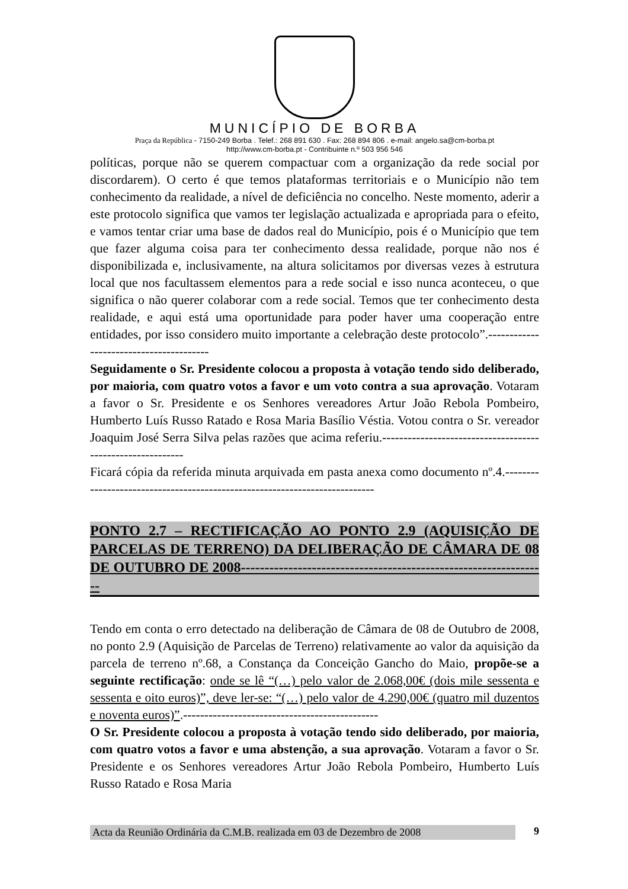MUNICÍPIO DE BORBA
Praça da República - 7150-249 Borba . Telef.: 268 891 630 . Fax: 268 894 806 . e-mail: angelo.sa@cm-borba.pt
http://www.cm-borba.pt - Contribuinte n.º 503 956 546
políticas, porque não se querem compactuar com a organização da rede social por discordarem). O certo é que temos plataformas territoriais e o Município não tem conhecimento da realidade, a nível de deficiência no concelho. Neste momento, aderir a este protocolo significa que vamos ter legislação actualizada e apropriada para o efeito, e vamos tentar criar uma base de dados real do Município, pois é o Município que tem que fazer alguma coisa para ter conhecimento dessa realidade, porque não nos é disponibilizada e, inclusivamente, na altura solicitamos por diversas vezes à estrutura local que nos facultassem elementos para a rede social e isso nunca aconteceu, o que significa o não querer colaborar com a rede social. Temos que ter conhecimento desta realidade, e aqui está uma oportunidade para poder haver uma cooperação entre entidades, por isso considero muito importante a celebração deste protocolo”.----------------------------------------
Seguidamente o Sr. Presidente colocou a proposta à votação tendo sido deliberado, por maioria, com quatro votos a favor e um voto contra a sua aprovação. Votaram a favor o Sr. Presidente e os Senhores vereadores Artur João Rebola Pombeiro, Humberto Luís Russo Ratado e Rosa Maria Basílio Véstia. Votou contra o Sr. vereador Joaquim José Serra Silva pelas razões que acima referiu.-----------------------------------------------------------
Ficará cópia da referida minuta arquivada em pasta anexa como documento nº.4.---------------------------------------------------------------------------
PONTO 2.7 – RECTIFICAÇÃO AO PONTO 2.9 (AQUISIÇÃO DE PARCELAS DE TERRENO) DA DELIBERAÇÃO DE CÂMARA DE 08 DE OUTUBRO DE 2008-----------------------------------------------------------------
Tendo em conta o erro detectado na deliberação de Câmara de 08 de Outubro de 2008, no ponto 2.9 (Aquisição de Parcelas de Terreno) relativamente ao valor da aquisição da parcela de terreno nº.68, a Constança da Conceição Gancho do Maio, propõe-se a seguinte rectificação: onde se lê “(…) pelo valor de 2.068,00€ (dois mile sessenta e sessenta e oito euros)”, deve ler-se: “(…) pelo valor de 4.290,00€ (quatro mil duzentos e noventa euros)”.----------------------------------------------
O Sr. Presidente colocou a proposta à votação tendo sido deliberado, por maioria, com quatro votos a favor e uma abstenção, a sua aprovação. Votaram a favor o Sr. Presidente e os Senhores vereadores Artur João Rebola Pombeiro, Humberto Luís Russo Ratado e Rosa Maria
Acta da Reunião Ordinária da C.M.B. realizada em 03 de Dezembro de 2008 9